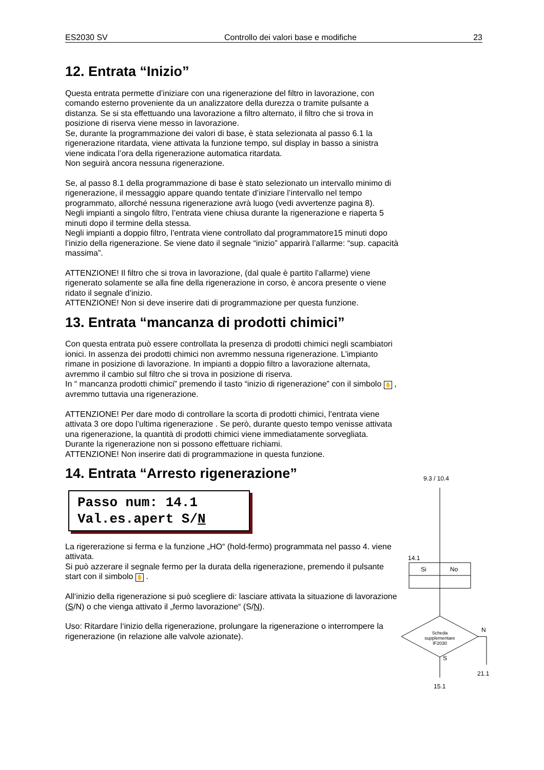ES2030 SV Controllo dei valori base e modifiche 23
12. Entrata “Inizio”
Questa entrata permette d’iniziare con una rigenerazione del filtro in lavorazione, con comando esterno proveniente da un analizzatore della durezza o tramite pulsante a distanza. Se si sta effettuando una lavorazione a filtro alternato, il filtro che si trova in posizione di riserva viene messo in lavorazione.
Se, durante la programmazione dei valori di base, è stata selezionata al passo 6.1 la rigenerazione ritardata, viene attivata la funzione tempo, sul display in basso a sinistra viene indicata l’ora della rigenerazione automatica ritardata.
Non seguirà ancora nessuna rigenerazione.
Se, al passo 8.1 della programmazione di base è stato selezionato un intervallo minimo di rigenerazione, il messaggio appare quando tentate d’iniziare l’intervallo nel tempo programmato, allorché nessuna rigenerazione avrà luogo (vedi avvertenze pagina 8).
Negli impianti a singolo filtro, l’entrata viene chiusa durante la rigenerazione e riaperta 5 minuti dopo il termine della stessa.
Negli impianti a doppio filtro, l’entrata viene controllato dal programmatore15 minuti dopo l’inizio della rigenerazione. Se viene dato il segnale “inizio” apparirà l’allarme: “sup. capacità massima”.
ATTENZIONE! Il filtro che si trova in lavorazione, (dal quale è partito l’allarme) viene rigenerato solamente se alla fine della rigenerazione in corso, è ancora presente o viene ridato il segnale d’inizio.
ATTENZIONE! Non si deve inserire dati di programmazione per questa funzione.
13. Entrata “mancanza di prodotti chimici”
Con questa entrata può essere controllata la presenza di prodotti chimici negli scambiatori ionici. In assenza dei prodotti chimici non avremmo nessuna rigenerazione. L’impianto rimane in posizione di lavorazione. In impianti a doppio filtro a lavorazione alternata, avremmo il cambio sul filtro che si trova in posizione di riserva.
In “ mancanza prodotti chimici” premendo il tasto “inizio di rigenerazione” con il simbolo ✋ , avremmo tuttavia una rigenerazione.
ATTENZIONE! Per dare modo di controllare la scorta di prodotti chimici, l’entrata viene attivata 3 ore dopo l’ultima rigenerazione . Se però, durante questo tempo venisse attivata una rigenerazione, la quantità di prodotti chimici viene immediatamente sorvegliata. Durante la rigenerazione non si possono effettuare richiami.
ATTENZIONE! Non inserire dati di programmazione in questa funzione.
14. Entrata “Arresto rigenerazione”
Passo num: 14.1
Val.es.apert S/N
La rigererazione si ferma e la funzione „HO“ (hold-fermo) programmata nel passo 4. viene attivata.
Si può azzerare il segnale fermo per la durata della rigenerazione, premendo il pulsante start con il simbolo ✋ .
All‘inizio della rigenerazione si può scegliere di: lasciare attivata la situazione di lavorazione (S/N) o che vienga attivato il „fermo lavorazione“ (S/N).
Uso: Ritardare l‘inizio della rigenerazione, prolungare la rigenerazione o interrompere la rigenerazione (in relazione alle valvole azionate).
9.3 / 10.4
14.1
Si No
Scheda supplementare IF2030
N
S
21.1
15.1